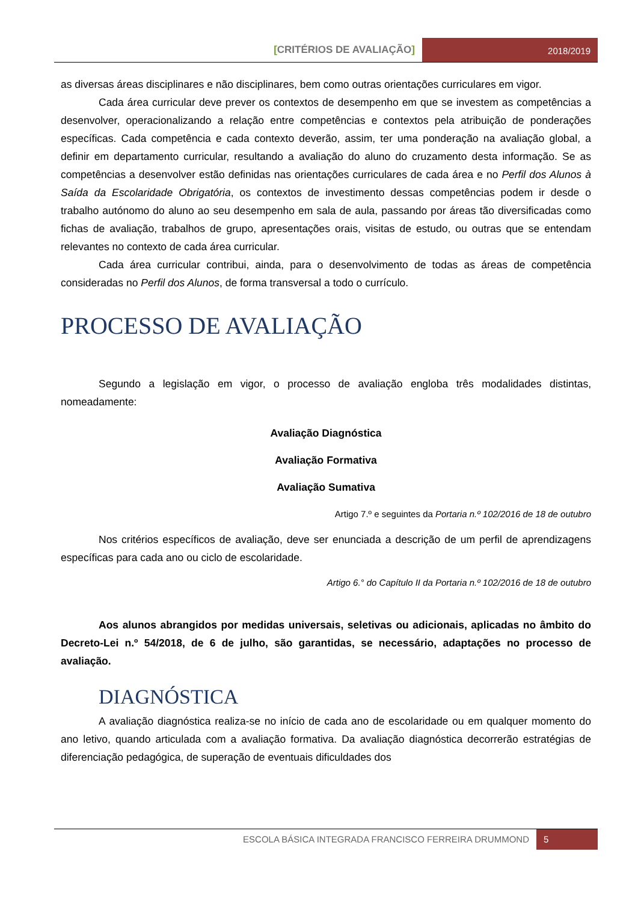[CRITÉRIOS DE AVALIAÇÃO]
2018/2019
as diversas áreas disciplinares e não disciplinares, bem como outras orientações curriculares em vigor.
Cada área curricular deve prever os contextos de desempenho em que se investem as competências a desenvolver, operacionalizando a relação entre competências e contextos pela atribuição de ponderações específicas. Cada competência e cada contexto deverão, assim, ter uma ponderação na avaliação global, a definir em departamento curricular, resultando a avaliação do aluno do cruzamento desta informação. Se as competências a desenvolver estão definidas nas orientações curriculares de cada área e no Perfil dos Alunos à Saída da Escolaridade Obrigatória, os contextos de investimento dessas competências podem ir desde o trabalho autónomo do aluno ao seu desempenho em sala de aula, passando por áreas tão diversificadas como fichas de avaliação, trabalhos de grupo, apresentações orais, visitas de estudo, ou outras que se entendam relevantes no contexto de cada área curricular.
Cada área curricular contribui, ainda, para o desenvolvimento de todas as áreas de competência consideradas no Perfil dos Alunos, de forma transversal a todo o currículo.
PROCESSO DE AVALIAÇÃO
Segundo a legislação em vigor, o processo de avaliação engloba três modalidades distintas, nomeadamente:
Avaliação Diagnóstica
Avaliação Formativa
Avaliação Sumativa
Artigo 7.º e seguintes da Portaria n.º 102/2016 de 18 de outubro
Nos critérios específicos de avaliação, deve ser enunciada a descrição de um perfil de aprendizagens específicas para cada ano ou ciclo de escolaridade.
Artigo 6.° do Capítulo II da Portaria n.º 102/2016 de 18 de outubro
Aos alunos abrangidos por medidas universais, seletivas ou adicionais, aplicadas no âmbito do Decreto-Lei n.º 54/2018, de 6 de julho, são garantidas, se necessário, adaptações no processo de avaliação.
DIAGNÓSTICA
A avaliação diagnóstica realiza-se no início de cada ano de escolaridade ou em qualquer momento do ano letivo, quando articulada com a avaliação formativa. Da avaliação diagnóstica decorrerão estratégias de diferenciação pedagógica, de superação de eventuais dificuldades dos
ESCOLA BÁSICA INTEGRADA FRANCISCO FERREIRA DRUMMOND
5